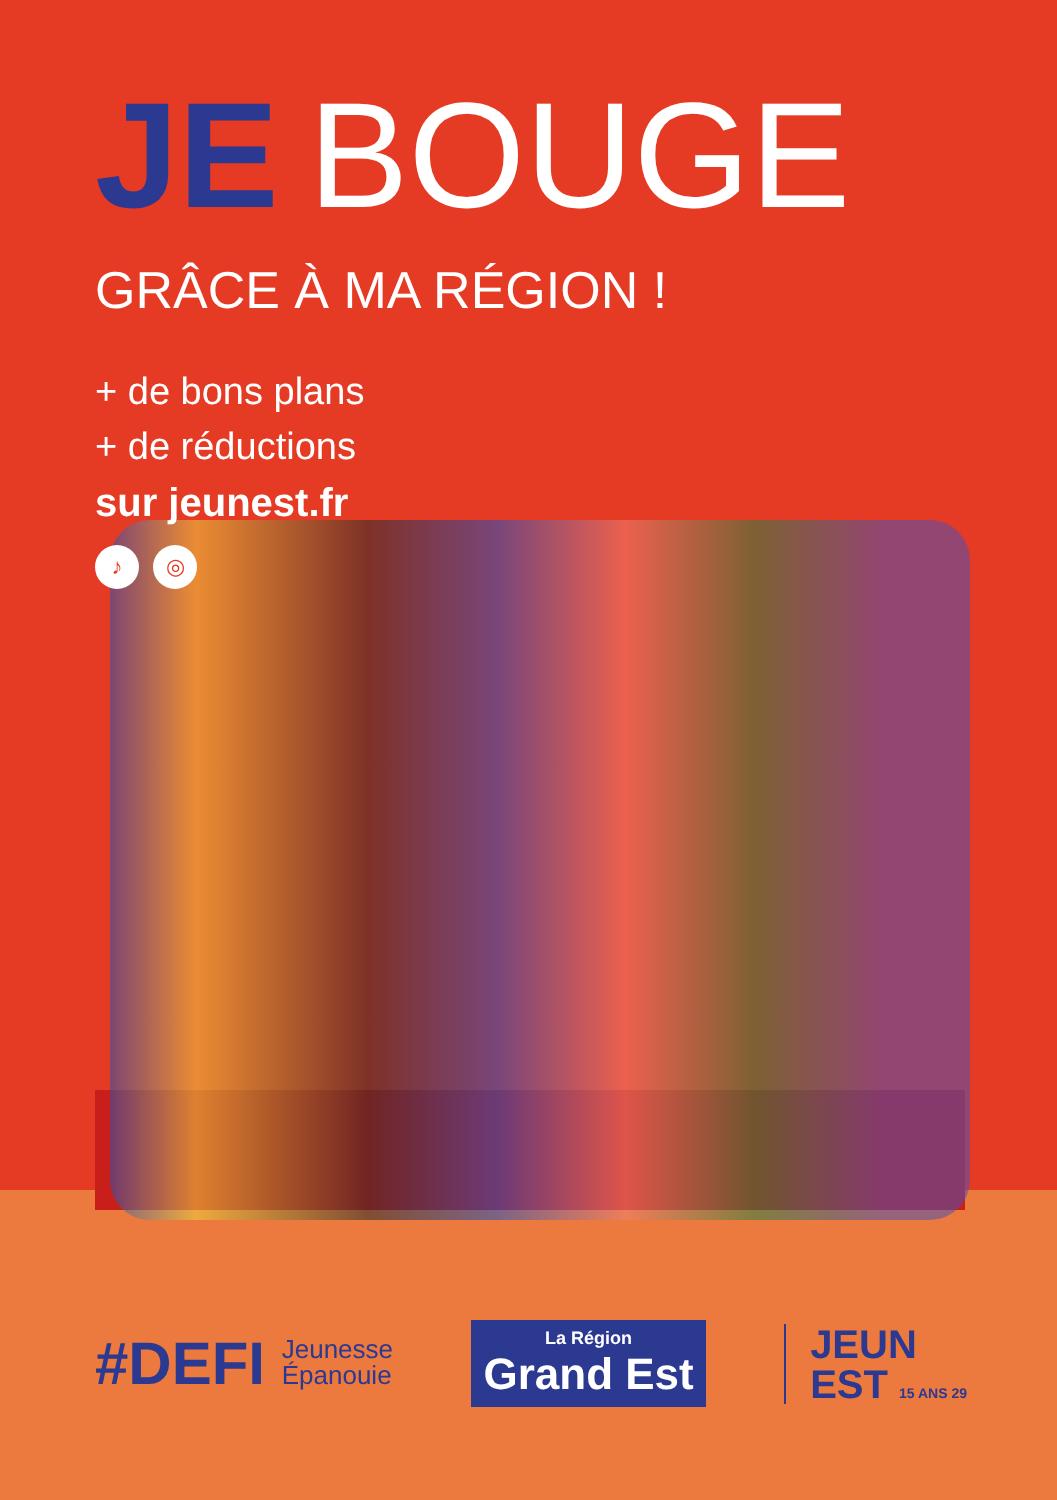JE BOUGE
GRÂCE À MA RÉGION !
+ de bons plans
+ de réductions
sur jeunest.fr
♪ ◎
#DEFI Jeunesse
Épanouie
La Région
Grand Est
JEUN
EST 15 ANS 29